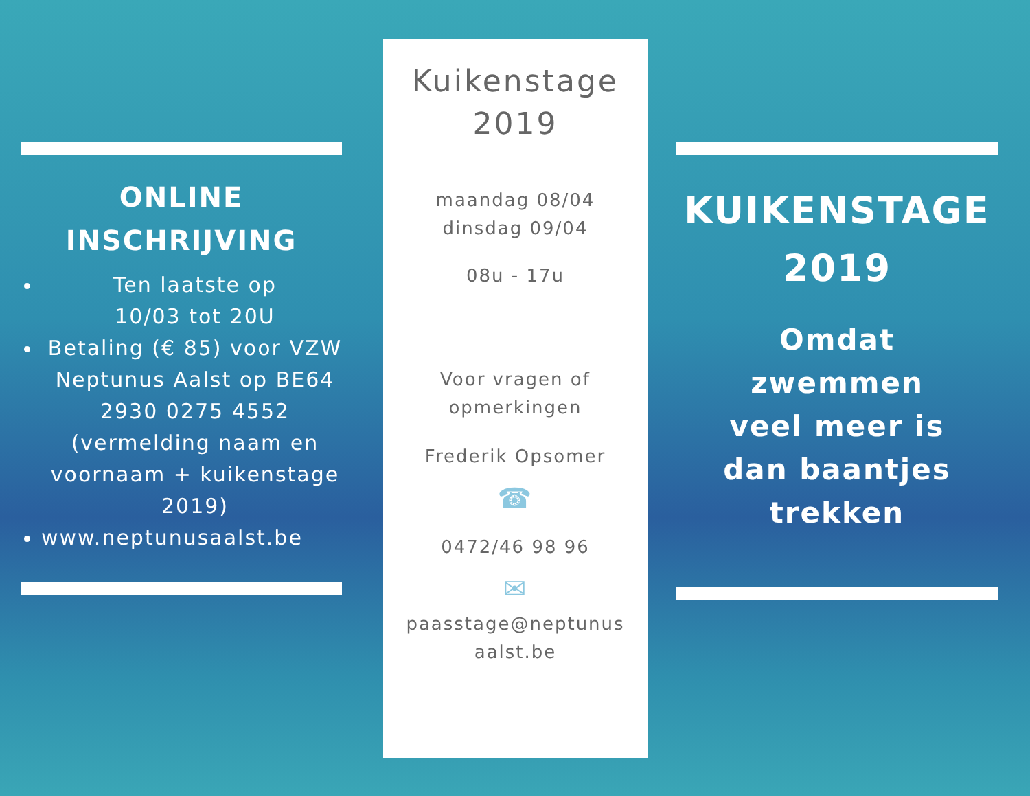ONLINE
INSCHRIJVING
Ten laatste op
10/03 tot 20U
Betaling (€ 85) voor VZW Neptunus Aalst op BE64 2930 0275 4552 (vermelding naam en voornaam + kuikenstage 2019)
www.neptunusaalst.be
Kuikenstage
2019
maandag 08/04
dinsdag 09/04
08u - 17u
Voor vragen of
opmerkingen
Frederik Opsomer
☎
0472/46 98 96
✉
paasstage@neptunus
aalst.be
KUIKENSTAGE
2019
Omdat
zwemmen
veel meer is
dan baantjes
trekken